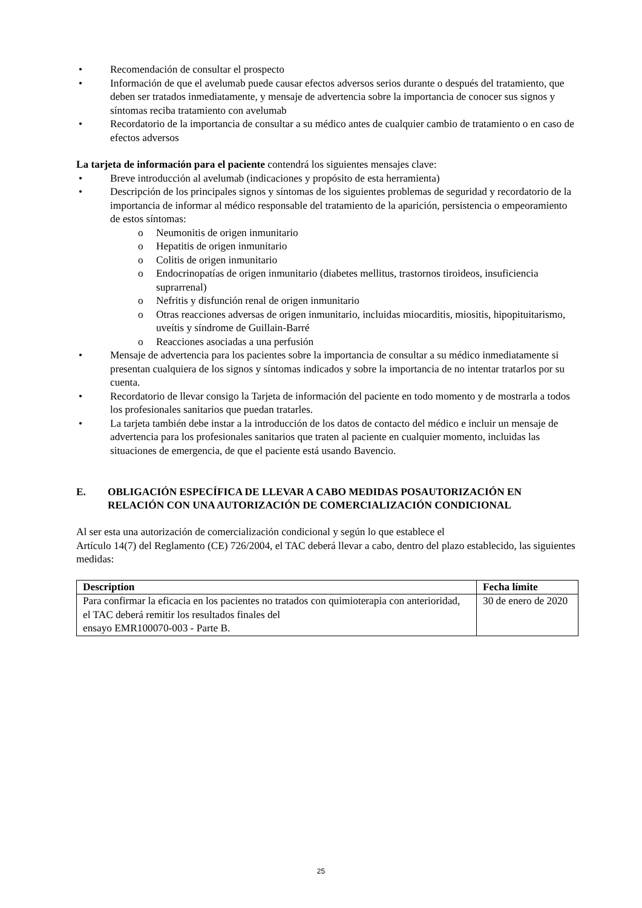• Recomendación de consultar el prospecto
• Información de que el avelumab puede causar efectos adversos serios durante o después del tratamiento, que deben ser tratados inmediatamente, y mensaje de advertencia sobre la importancia de conocer sus signos y síntomas reciba tratamiento con avelumab
• Recordatorio de la importancia de consultar a su médico antes de cualquier cambio de tratamiento o en caso de efectos adversos
La tarjeta de información para el paciente contendrá los siguientes mensajes clave:
• Breve introducción al avelumab (indicaciones y propósito de esta herramienta)
• Descripción de los principales signos y síntomas de los siguientes problemas de seguridad y recordatorio de la importancia de informar al médico responsable del tratamiento de la aparición, persistencia o empeoramiento de estos síntomas:
o Neumonitis de origen inmunitario
o Hepatitis de origen inmunitario
o Colitis de origen inmunitario
o Endocrinopatías de origen inmunitario (diabetes mellitus, trastornos tiroideos, insuficiencia suprarrenal)
o Nefritis y disfunción renal de origen inmunitario
o Otras reacciones adversas de origen inmunitario, incluidas miocarditis, miositis, hipopituitarismo, uveítis y síndrome de Guillain-Barré
o Reacciones asociadas a una perfusión
• Mensaje de advertencia para los pacientes sobre la importancia de consultar a su médico inmediatamente si presentan cualquiera de los signos y síntomas indicados y sobre la importancia de no intentar tratarlos por su cuenta.
• Recordatorio de llevar consigo la Tarjeta de información del paciente en todo momento y de mostrarla a todos los profesionales sanitarios que puedan tratarles.
• La tarjeta también debe instar a la introducción de los datos de contacto del médico e incluir un mensaje de advertencia para los profesionales sanitarios que traten al paciente en cualquier momento, incluidas las situaciones de emergencia, de que el paciente está usando Bavencio.
E. OBLIGACIÓN ESPECÍFICA DE LLEVAR A CABO MEDIDAS POSAUTORIZACIÓN EN RELACIÓN CON UNA AUTORIZACIÓN DE COMERCIALIZACIÓN CONDICIONAL
Al ser esta una autorización de comercialización condicional y según lo que establece el
Artículo 14(7) del Reglamento (CE) 726/2004, el TAC deberá llevar a cabo, dentro del plazo establecido, las siguientes medidas:
| Description | Fecha límite |
| --- | --- |
| Para confirmar la eficacia en los pacientes no tratados con quimioterapia con anterioridad, el TAC deberá remitir los resultados finales del ensayo EMR100070-003 - Parte B. | 30 de enero de 2020 |
25